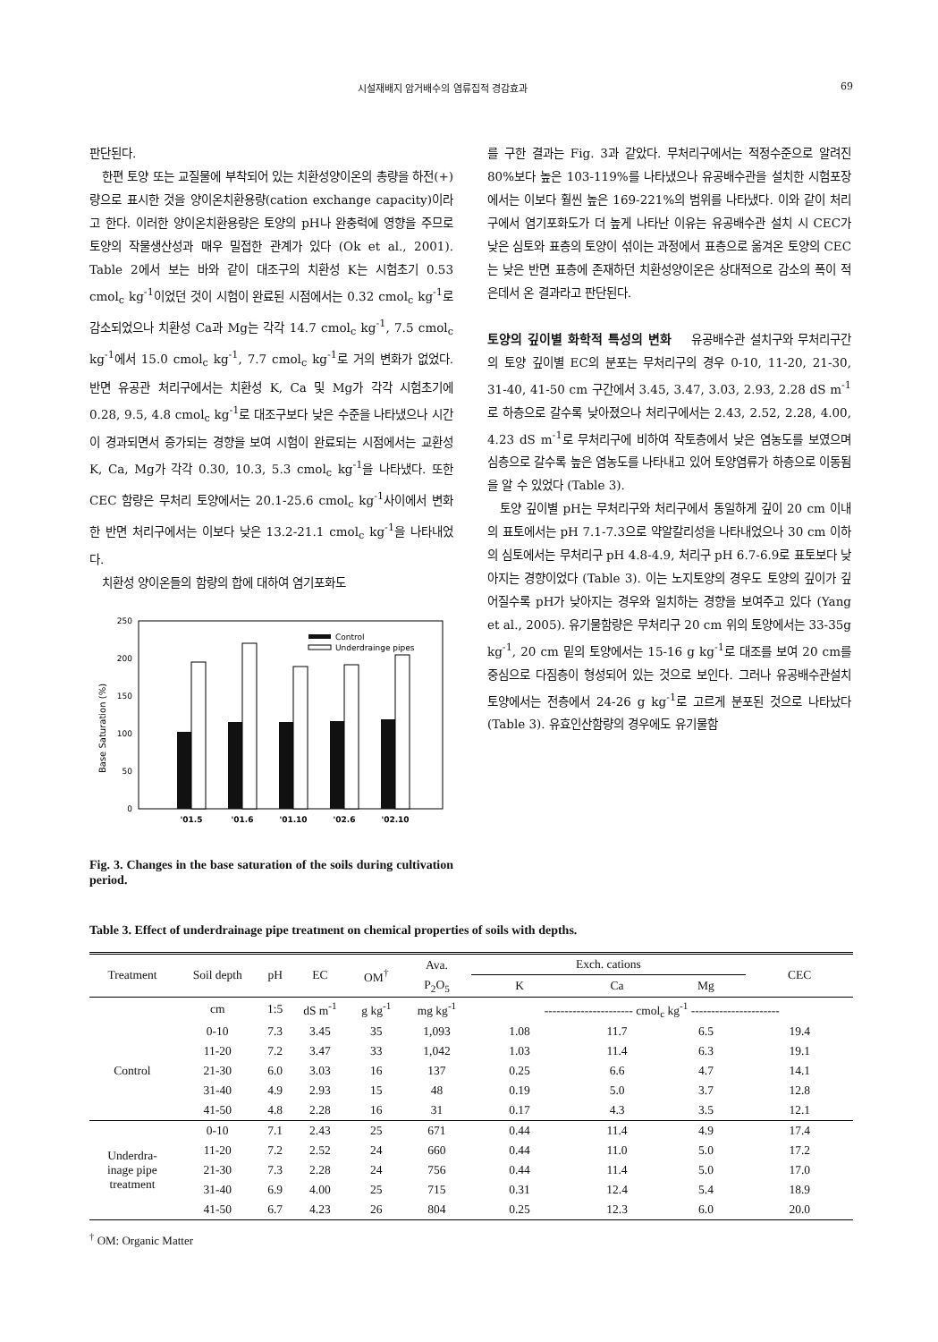시설재배지 암거배수의 염류집적 경감효과 69
판단된다.
한편 토양 또는 교질물에 부착되어 있는 치환성양이온의 총량을 하전(+)량으로 표시한 것을 양이온치환용량(cation exchange capacity)이라고 한다. 이러한 양이온치환용량은 토양의 pH나 완충력에 영향을 주므로 토양의 작물생산성과 매우 밀접한 관계가 있다 (Ok et al., 2001). Table 2에서 보는 바와 같이 대조구의 치환성 K는 시험초기 0.53 cmol<sub>c</sub> kg<sup>-1</sup>이었던 것이 시험이 완료된 시점에서는 0.32 cmol<sub>c</sub> kg<sup>-1</sup>로 감소되었으나 치환성 Ca과 Mg는 각각 14.7 cmol<sub>c</sub> kg<sup>-1</sup>, 7.5 cmol<sub>c</sub> kg<sup>-1</sup>에서 15.0 cmol<sub>c</sub> kg<sup>-1</sup>, 7.7 cmol<sub>c</sub> kg<sup>-1</sup>로 거의 변화가 없었다. 반면 유공관 처리구에서는 치환성 K, Ca 및 Mg가 각각 시험초기에 0.28, 9.5, 4.8 cmol<sub>c</sub> kg<sup>-1</sup>로 대조구보다 낮은 수준을 나타냈으나 시간이 경과되면서 증가되는 경향을 보여 시험이 완료되는 시점에서는 교환성 K, Ca, Mg가 각각 0.30, 10.3, 5.3 cmol<sub>c</sub> kg<sup>-1</sup>을 나타냈다. 또한 CEC 함량은 무처리 토양에서는 20.1-25.6 cmol<sub>c</sub> kg<sup>-1</sup>사이에서 변화한 반면 처리구에서는 이보다 낮은 13.2-21.1 cmol<sub>c</sub> kg<sup>-1</sup>을 나타내었다.
치환성 양이온들의 함량의 합에 대하여 염기포화도
250
200
150
100
50
0
Base Saturation (%)
Control
Underdrainge pipes
'01.5
'01.6
'01.10
'02.6
'02.10
Fig. 3. Changes in the base saturation of the soils during cultivation period.
를 구한 결과는 Fig. 3과 같았다. 무처리구에서는 적정수준으로 알려진 80%보다 높은 103-119%를 나타냈으나 유공배수관을 설치한 시험포장에서는 이보다 훨씬 높은 169-221%의 범위를 나타냈다. 이와 같이 처리구에서 염기포화도가 더 높게 나타난 이유는 유공배수관 설치 시 CEC가 낮은 심토와 표층의 토양이 섞이는 과정에서 표층으로 옮겨온 토양의 CEC는 낮은 반면 표층에 존재하던 치환성양이온은 상대적으로 감소의 폭이 적은데서 온 결과라고 판단된다.
토양의 깊이별 화학적 특성의 변화
유공배수관 설치구와 무처리구간의 토양 깊이별 EC의 분포는 무처리구의 경우 0-10, 11-20, 21-30, 31-40, 41-50 cm 구간에서 3.45, 3.47, 3.03, 2.93, 2.28 dS m<sup>-1</sup>로 하층으로 갈수록 낮아졌으나 처리구에서는 2.43, 2.52, 2.28, 4.00, 4.23 dS m<sup>-1</sup>로 무처리구에 비하여 작토층에서 낮은 염농도를 보였으며 심층으로 갈수록 높은 염농도를 나타내고 있어 토양염류가 하층으로 이동됨을 알 수 있었다 (Table 3).
토양 깊이별 pH는 무처리구와 처리구에서 동일하게 깊이 20 cm 이내의 표토에서는 pH 7.1-7.3으로 약알칼리성을 나타내었으나 30 cm 이하의 심토에서는 무처리구 pH 4.8-4.9, 처리구 pH 6.7-6.9로 표토보다 낮아지는 경향이었다 (Table 3). 이는 노지토양의 경우도 토양의 깊이가 깊어질수록 pH가 낮아지는 경우와 일치하는 경향을 보여주고 있다 (Yang et al., 2005). 유기물함량은 무처리구 20 cm 위의 토양에서는 33-35g kg<sup>-1</sup>, 20 cm 밑의 토양에서는 15-16 g kg<sup>-1</sup>로 대조를 보여 20 cm를 중심으로 다짐층이 형성되어 있는 것으로 보인다. 그러나 유공배수관설치 토양에서는 전층에서 24-26 g kg<sup>-1</sup>로 고르게 분포된 것으로 나타났다 (Table 3). 유효인산함량의 경우에도 유기물함
Table 3. Effect of underdrainage pipe treatment on chemical properties of soils with depths.
| Treatment | Soil depth | pH | EC | OM<sup>†</sup> | Ava. | Exch. cations | | | CEC |
| --- | --- | --- | --- | --- | --- | --- | --- | --- | --- |
| | | | | | P<sub>2</sub>O<sub>5</sub> | K | Ca | Mg | |
| | cm | 1:5 | dS m<sup>-1</sup> | g kg<sup>-1</sup> | mg kg<sup>-1</sup> | ---------------------- cmol<sub>c</sub> kg<sup>-1</sup> ---------------------- | | | |
| Control | 0-10 | 7.3 | 3.45 | 35 | 1,093 | 1.08 | 11.7 | 6.5 | 19.4 |
| | 11-20 | 7.2 | 3.47 | 33 | 1,042 | 1.03 | 11.4 | 6.3 | 19.1 |
| | 21-30 | 6.0 | 3.03 | 16 | 137 | 0.25 | 6.6 | 4.7 | 14.1 |
| | 31-40 | 4.9 | 2.93 | 15 | 48 | 0.19 | 5.0 | 3.7 | 12.8 |
| | 41-50 | 4.8 | 2.28 | 16 | 31 | 0.17 | 4.3 | 3.5 | 12.1 |
| Underdra- inage pipe treatment | 0-10 | 7.1 | 2.43 | 25 | 671 | 0.44 | 11.4 | 4.9 | 17.4 |
| | 11-20 | 7.2 | 2.52 | 24 | 660 | 0.44 | 11.0 | 5.0 | 17.2 |
| | 21-30 | 7.3 | 2.28 | 24 | 756 | 0.44 | 11.4 | 5.0 | 17.0 |
| | 31-40 | 6.9 | 4.00 | 25 | 715 | 0.31 | 12.4 | 5.4 | 18.9 |
| | 41-50 | 6.7 | 4.23 | 26 | 804 | 0.25 | 12.3 | 6.0 | 20.0 |
<sup>†</sup> OM: Organic Matter